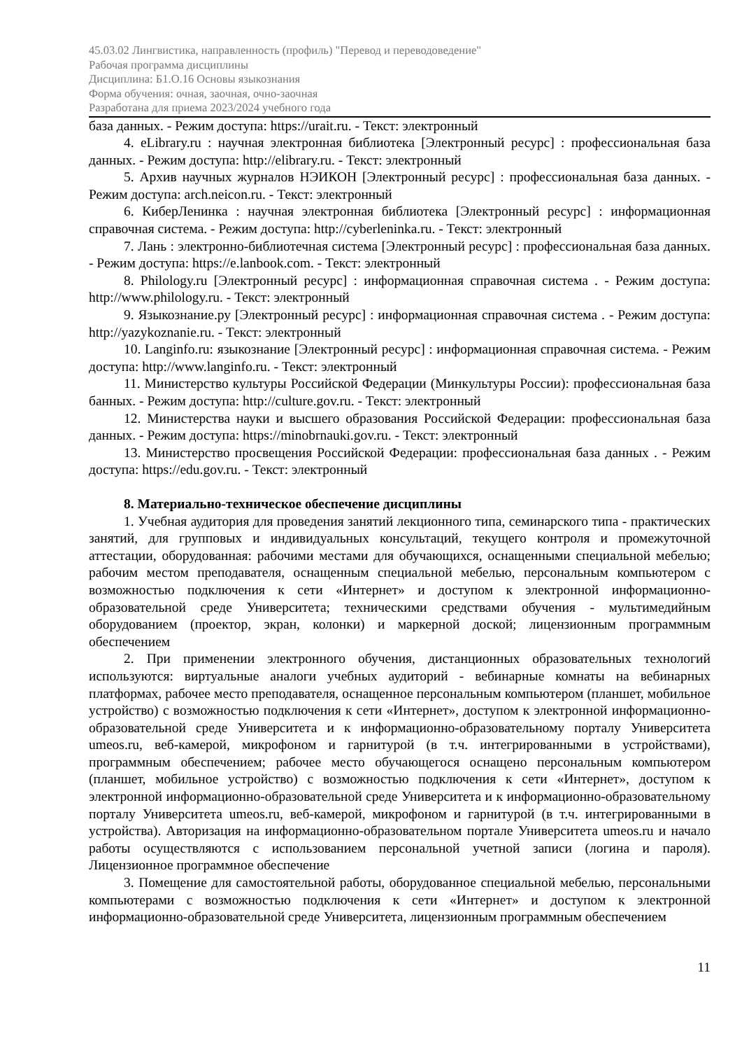45.03.02 Лингвистика, направленность (профиль) "Перевод и переводоведение"
Рабочая программа дисциплины
Дисциплина: Б1.О.16 Основы языкознания
Форма обучения: очная, заочная, очно-заочная
Разработана для приема 2023/2024 учебного года
база данных. - Режим доступа: https://urait.ru. - Текст: электронный
4. eLibrary.ru : научная электронная библиотека [Электронный ресурс] : профессиональная база данных. - Режим доступа: http://elibrary.ru. - Текст: электронный
5. Архив научных журналов НЭИКОН [Электронный ресурс] : профессиональная база данных. - Режим доступа: arch.neicon.ru. - Текст: электронный
6. КиберЛенинка : научная электронная библиотека [Электронный ресурс] : информационная справочная система. - Режим доступа: http://cyberleninka.ru. - Текст: электронный
7. Лань : электронно-библиотечная система [Электронный ресурс] : профессиональная база данных. - Режим доступа: https://e.lanbook.com. - Текст: электронный
8. Philology.ru [Электронный ресурс] : информационная справочная система . - Режим доступа: http://www.philology.ru. - Текст: электронный
9. Языкознание.ру [Электронный ресурс] : информационная справочная система . - Режим доступа: http://yazykoznanie.ru. - Текст: электронный
10. Langinfo.ru: языкознание [Электронный ресурс] : информационная справочная система. - Режим доступа: http://www.langinfo.ru. - Текст: электронный
11. Министерство культуры Российской Федерации (Минкультуры России): профессиональная база банных. - Режим доступа: http://culture.gov.ru. - Текст: электронный
12. Министерства науки и высшего образования Российской Федерации: профессиональная база данных. - Режим доступа: https://minobrnauki.gov.ru. - Текст: электронный
13. Министерство просвещения Российской Федерации: профессиональная база данных . - Режим доступа: https://edu.gov.ru. - Текст: электронный
8. Материально-техническое обеспечение дисциплины
1. Учебная аудитория для проведения занятий лекционного типа, семинарского типа - практических занятий, для групповых и индивидуальных консультаций, текущего контроля и промежуточной аттестации, оборудованная: рабочими местами для обучающихся, оснащенными специальной мебелью; рабочим местом преподавателя, оснащенным специальной мебелью, персональным компьютером с возможностью подключения к сети «Интернет» и доступом к электронной информационно-образовательной среде Университета; техническими средствами обучения - мультимедийным оборудованием (проектор, экран, колонки) и маркерной доской; лицензионным программным обеспечением
2. При применении электронного обучения, дистанционных образовательных технологий используются: виртуальные аналоги учебных аудиторий - вебинарные комнаты на вебинарных платформах, рабочее место преподавателя, оснащенное персональным компьютером (планшет, мобильное устройство) с возможностью подключения к сети «Интернет», доступом к электронной информационно-образовательной среде Университета и к информационно-образовательному порталу Университета umeos.ru, веб-камерой, микрофоном и гарнитурой (в т.ч. интегрированными в устройствами), программным обеспечением; рабочее место обучающегося оснащено персональным компьютером (планшет, мобильное устройство) с возможностью подключения к сети «Интернет», доступом к электронной информационно-образовательной среде Университета и к информационно-образовательному порталу Университета umeos.ru, веб-камерой, микрофоном и гарнитурой (в т.ч. интегрированными в устройства). Авторизация на информационно-образовательном портале Университета umeos.ru и начало работы осуществляются с использованием персональной учетной записи (логина и пароля). Лицензионное программное обеспечение
3. Помещение для самостоятельной работы, оборудованное специальной мебелью, персональными компьютерами с возможностью подключения к сети «Интернет» и доступом к электронной информационно-образовательной среде Университета, лицензионным программным обеспечением
11